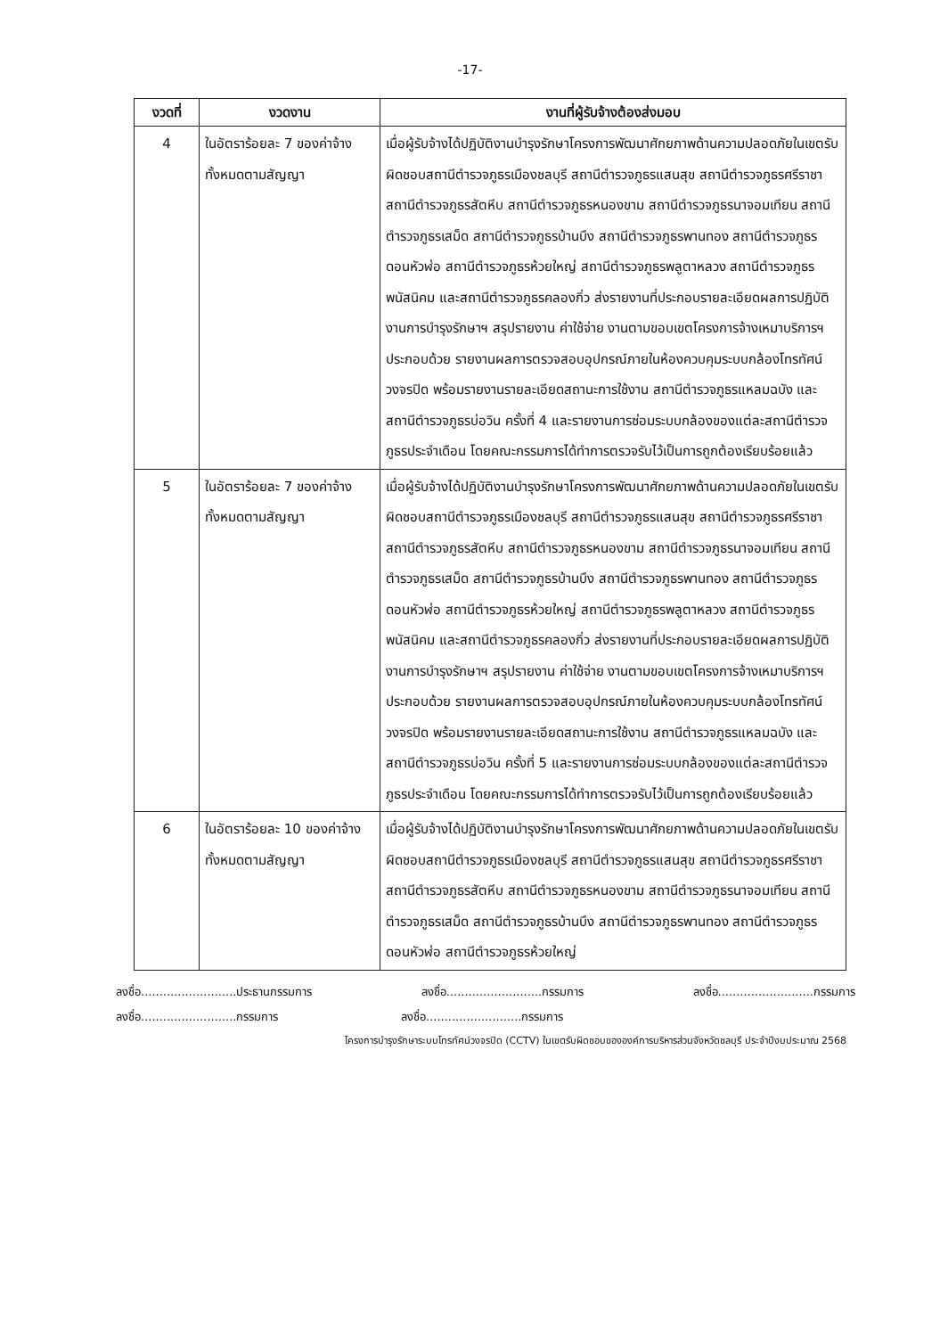-17-
| งวดที่ | งวดงาน | งานที่ผู้รับจ้างต้องส่งมอบ |
| --- | --- | --- |
| 4 | ในอัตราร้อยละ 7 ของค่าจ้างทั้งหมดตามสัญญา | เมื่อผู้รับจ้างได้ปฏิบัติงานบำรุงรักษาโครงการพัฒนาศักยภาพด้านความปลอดภัยในเขตรับผิดชอบสถานีตำรวจภูธรเมืองชลบุรี สถานีตำรวจภูธรแสนสุข สถานีตำรวจภูธรศรีราชา สถานีตำรวจภูธรสัตหีบ สถานีตำรวจภูธรหนองขาม สถานีตำรวจภูธรนาจอมเทียน สถานีตำรวจภูธรเสม็ด สถานีตำรวจภูธรบ้านบึง สถานีตำรวจภูธรพานทอง สถานีตำรวจภูธรดอนหัวฬ่อ สถานีตำรวจภูธรห้วยใหญ่ สถานีตำรวจภูธรพลูตาหลวง สถานีตำรวจภูธรพนัสนิคม และสถานีตำรวจภูธรคลองกิ่ว ส่งรายงานที่ประกอบรายละเอียดผลการปฏิบัติงานการบำรุงรักษาฯ สรุปรายงาน ค่าใช้จ่าย งานตามขอบเขตโครงการจ้างเหมาบริการฯ ประกอบด้วย รายงานผลการตรวจสอบอุปกรณ์ภายในห้องควบคุมระบบกล้องโทรทัศน์วงจรปิด พร้อมรายงานรายละเอียดสถานะการใช้งาน สถานีตำรวจภูธรแหลมฉบัง และสถานีตำรวจภูธรบ่อวิน ครั้งที่ 4 และรายงานการซ่อมระบบกล้องของแต่ละสถานีตำรวจภูธรประจำเดือน โดยคณะกรรมการได้ทำการตรวจรับไว้เป็นการถูกต้องเรียบร้อยแล้ว |
| 5 | ในอัตราร้อยละ 7 ของค่าจ้างทั้งหมดตามสัญญา | เมื่อผู้รับจ้างได้ปฏิบัติงานบำรุงรักษาโครงการพัฒนาศักยภาพด้านความปลอดภัยในเขตรับผิดชอบสถานีตำรวจภูธรเมืองชลบุรี สถานีตำรวจภูธรแสนสุข สถานีตำรวจภูธรศรีราชา สถานีตำรวจภูธรสัตหีบ สถานีตำรวจภูธรหนองขาม สถานีตำรวจภูธรนาจอมเทียน สถานีตำรวจภูธรเสม็ด สถานีตำรวจภูธรบ้านบึง สถานีตำรวจภูธรพานทอง สถานีตำรวจภูธรดอนหัวฬ่อ สถานีตำรวจภูธรห้วยใหญ่ สถานีตำรวจภูธรพลูตาหลวง สถานีตำรวจภูธรพนัสนิคม และสถานีตำรวจภูธรคลองกิ่ว ส่งรายงานที่ประกอบรายละเอียดผลการปฏิบัติงานการบำรุงรักษาฯ สรุปรายงาน ค่าใช้จ่าย งานตามขอบเขตโครงการจ้างเหมาบริการฯ ประกอบด้วย รายงานผลการตรวจสอบอุปกรณ์ภายในห้องควบคุมระบบกล้องโทรทัศน์วงจรปิด พร้อมรายงานรายละเอียดสถานะการใช้งาน สถานีตำรวจภูธรแหลมฉบัง และสถานีตำรวจภูธรบ่อวิน ครั้งที่ 5 และรายงานการซ่อมระบบกล้องของแต่ละสถานีตำรวจภูธรประจำเดือน โดยคณะกรรมการได้ทำการตรวจรับไว้เป็นการถูกต้องเรียบร้อยแล้ว |
| 6 | ในอัตราร้อยละ 10 ของค่าจ้างทั้งหมดตามสัญญา | เมื่อผู้รับจ้างได้ปฏิบัติงานบำรุงรักษาโครงการพัฒนาศักยภาพด้านความปลอดภัยในเขตรับผิดชอบสถานีตำรวจภูธรเมืองชลบุรี สถานีตำรวจภูธรแสนสุข สถานีตำรวจภูธรศรีราชา สถานีตำรวจภูธรสัตหีบ สถานีตำรวจภูธรหนองขาม สถานีตำรวจภูธรนาจอมเทียน สถานีตำรวจภูธรเสม็ด สถานีตำรวจภูธรบ้านบึง สถานีตำรวจภูธรพานทอง สถานีตำรวจภูธรดอนหัวฬ่อ สถานีตำรวจภูธรห้วยใหญ่ |
ลงชื่อ..........................ประธานกรรมการ ลงชื่อ..........................กรรมการ ลงชื่อ..........................กรรมการ
ลงชื่อ..........................กรรมการ ลงชื่อ..........................กรรมการ
โครงการบำรุงรักษาระบบโทรทัศน์วงจรปิด (CCTV) ในเขตรับผิดชอบขององค์การบริหารส่วนจังหวัดชลบุรี ประจำปีงบประมาณ 2568